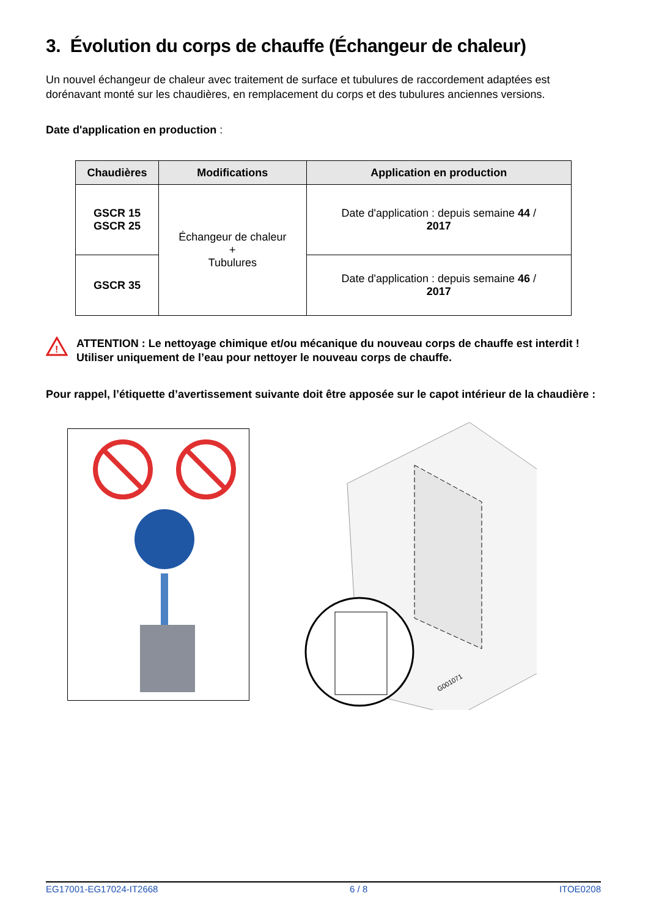3. Évolution du corps de chauffe (Échangeur de chaleur)
Un nouvel échangeur de chaleur avec traitement de surface et tubulures de raccordement adaptées est dorénavant monté sur les chaudières, en remplacement du corps et des tubulures anciennes versions.
Date d'application en production :
| Chaudières | Modifications | Application en production |
| --- | --- | --- |
| GSCR 15 GSCR 25 | Échangeur de chaleur + Tubulures | Date d'application : depuis semaine 44 / 2017 |
| GSCR 35 | | Date d'application : depuis semaine 46 / 2017 |
!
ATTENTION : Le nettoyage chimique et/ou mécanique du nouveau corps de chauffe est interdit !
Utiliser uniquement de l’eau pour nettoyer le nouveau corps de chauffe.
Pour rappel, l’étiquette d’avertissement suivante doit être apposée sur le capot intérieur de la chaudière :
G001071
EG17001-EG17024-IT2668 6 / 8 ITOE0208